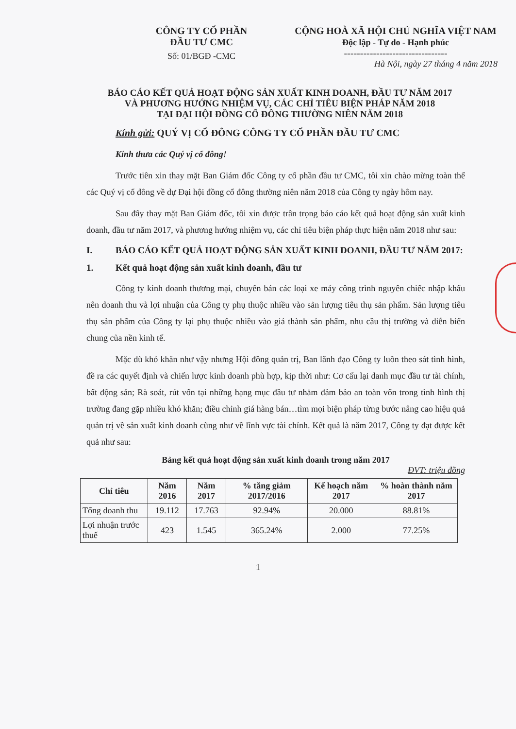CÔNG TY CỔ PHẦN
ĐẦU TƯ CMC
Số: 01/BGĐ -CMC
CỘNG HOÀ XÃ HỘI CHỦ NGHĨA VIỆT NAM
Độc lập - Tự do - Hạnh phúc
--------------------------------
Hà Nội, ngày 27 tháng 4 năm 2018
BÁO CÁO KẾT QUẢ HOẠT ĐỘNG SẢN XUẤT KINH DOANH, ĐẦU TƯ NĂM 2017
VÀ PHƯƠNG HƯỚNG NHIỆM VỤ, CÁC CHỈ TIÊU BIỆN PHÁP NĂM 2018
TẠI ĐẠI HỘI ĐỒNG CỔ ĐÔNG THƯỜNG NIÊN NĂM 2018
Kính gửi: QUÝ VỊ CỔ ĐÔNG CÔNG TY CỔ PHẦN ĐẦU TƯ CMC
Kính thưa các Quý vị cổ đông!
Trước tiên xin thay mặt Ban Giám đốc Công ty cổ phần đầu tư CMC, tôi xin chào mừng toàn thể các Quý vị cổ đông về dự Đại hội đồng cổ đông thường niên năm 2018 của Công ty ngày hôm nay.
Sau đây thay mặt Ban Giám đốc, tôi xin được trân trọng báo cáo kết quả hoạt động sản xuất kinh doanh, đầu tư năm 2017, và phương hướng nhiệm vụ, các chỉ tiêu biện pháp thực hiện năm 2018 như sau:
I. BÁO CÁO KẾT QUẢ HOẠT ĐỘNG SẢN XUẤT KINH DOANH, ĐẦU TƯ NĂM 2017:
1. Kết quả hoạt động sản xuất kinh doanh, đầu tư
Công ty kinh doanh thương mại, chuyên bán các loại xe máy công trình nguyên chiếc nhập khẩu nên doanh thu và lợi nhuận của Công ty phụ thuộc nhiều vào sản lượng tiêu thụ sản phẩm. Sản lượng tiêu thụ sản phẩm của Công ty lại phụ thuộc nhiều vào giá thành sản phẩm, nhu cầu thị trường và diễn biến chung của nền kinh tế.
Mặc dù khó khăn như vậy nhưng Hội đồng quản trị, Ban lãnh đạo Công ty luôn theo sát tình hình, đề ra các quyết định và chiến lược kinh doanh phù hợp, kịp thời như: Cơ cấu lại danh mục đầu tư tài chính, bất động sản; Rà soát, rút vốn tại những hạng mục đầu tư nhằm đảm bảo an toàn vốn trong tình hình thị trường đang gặp nhiều khó khăn; điều chỉnh giá hàng bán…tìm mọi biện pháp từng bước nâng cao hiệu quả quản trị về sản xuất kinh doanh cũng như về lĩnh vực tài chính. Kết quả là năm 2017, Công ty đạt được kết quả như sau:
Bảng kết quả hoạt động sản xuất kinh doanh trong năm 2017
ĐVT: triệu đồng
| Chỉ tiêu | Năm 2016 | Năm 2017 | % tăng giảm 2017/2016 | Kế hoạch năm 2017 | % hoàn thành năm 2017 |
| --- | --- | --- | --- | --- | --- |
| Tổng doanh thu | 19.112 | 17.763 | 92.94% | 20.000 | 88.81% |
| Lợi nhuận trước thuế | 423 | 1.545 | 365.24% | 2.000 | 77.25% |
1